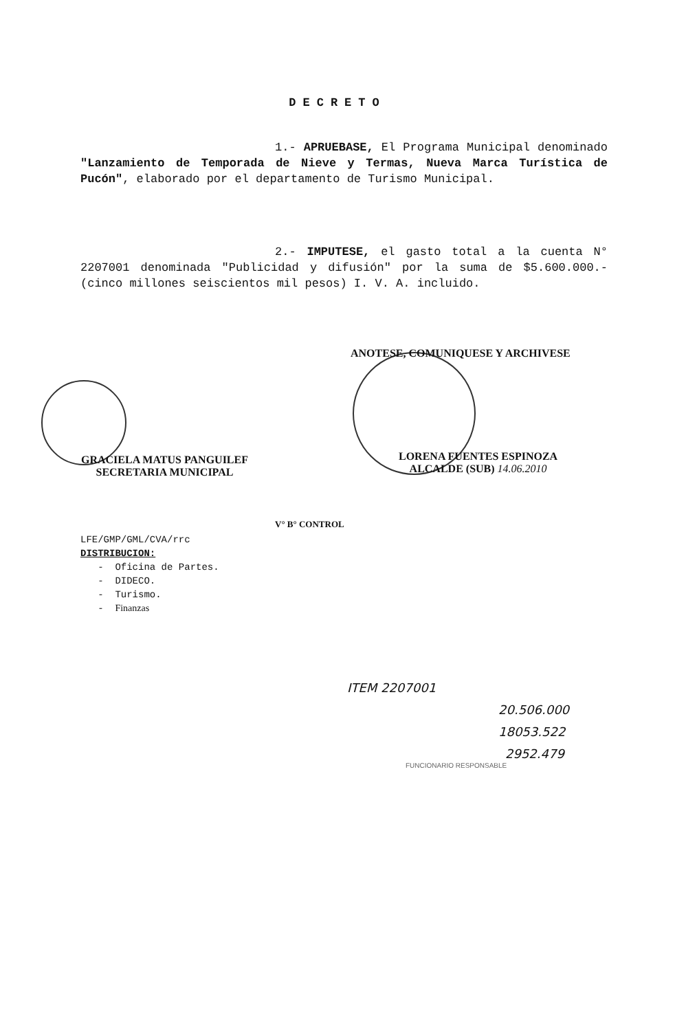DECRETO
1.- APRUEBASE, El Programa Municipal denominado "Lanzamiento de Temporada de Nieve y Termas, Nueva Marca Turística de Pucón", elaborado por el departamento de Turismo Municipal.
2.- IMPUTESE, el gasto total a la cuenta N° 2207001 denominada "Publicidad y difusión" por la suma de $5.600.000.- (cinco millones seiscientos mil pesos) I. V. A. incluido.
ANOTESE, COMUNIQUESE Y ARCHIVESE
GRACIELA MATUS PANGUILEF
SECRETARIA MUNICIPAL
LORENA FUENTES ESPINOZA
ALCALDE (SUB) 14.06.2010
V° B° CONTROL
LFE/GMP/GML/CVA/rrc
DISTRIBUCION:
- Oficina de Partes.
- DIDECO.
- Turismo.
- Finanzas
ITEM 2207001
20.506.000
18053.522
2952.479
FUNCIONARIO RESPONSABLE